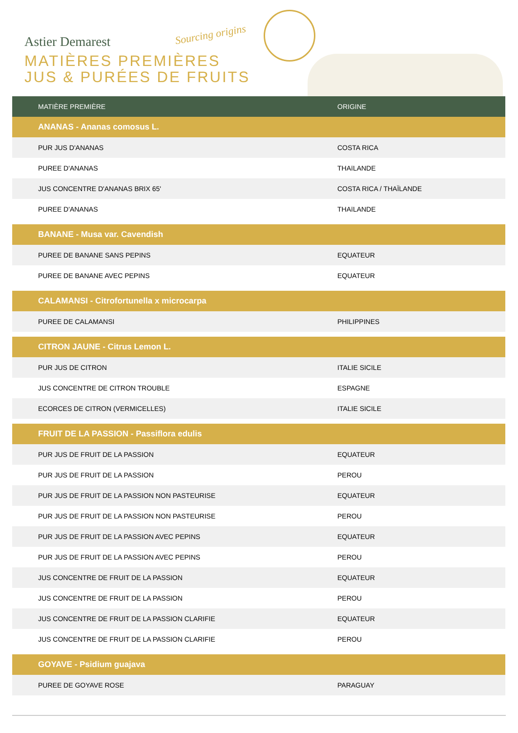Astier Demarest Sourcing origins
MATIÈRES PREMIÈRES
JUS & PURÉES DE FRUITS
| MATIÈRE PREMIÈRE | ORIGINE |
| --- | --- |
| ANANAS - Ananas comosus L. | |
| PUR JUS D'ANANAS | COSTA RICA |
| PUREE D'ANANAS | THAïLANDE |
| JUS CONCENTRE D'ANANAS BRIX 65' | COSTA RICA / THAÏLANDE |
| PUREE D'ANANAS | THAïLANDE |
| BANANE - Musa var. Cavendish | |
| PUREE DE BANANE SANS PEPINS | EQUATEUR |
| PUREE DE BANANE AVEC PEPINS | EQUATEUR |
| CALAMANSI - Citrofortunella x microcarpa | |
| PUREE DE CALAMANSI | PHILIPPINES |
| CITRON JAUNE - Citrus Lemon L. | |
| PUR JUS DE CITRON | ITALIE SICILE |
| JUS CONCENTRE DE CITRON TROUBLE | ESPAGNE |
| ECORCES DE CITRON (VERMICELLES) | ITALIE SICILE |
| FRUIT DE LA PASSION - Passiflora edulis | |
| PUR JUS DE FRUIT DE LA PASSION | EQUATEUR |
| PUR JUS DE FRUIT DE LA PASSION | PEROU |
| PUR JUS DE FRUIT DE LA PASSION NON PASTEURISE | EQUATEUR |
| PUR JUS DE FRUIT DE LA PASSION NON PASTEURISE | PEROU |
| PUR JUS DE FRUIT DE LA PASSION AVEC PEPINS | EQUATEUR |
| PUR JUS DE FRUIT DE LA PASSION AVEC PEPINS | PEROU |
| JUS CONCENTRE DE FRUIT DE LA PASSION | EQUATEUR |
| JUS CONCENTRE DE FRUIT DE LA PASSION | PEROU |
| JUS CONCENTRE DE FRUIT DE LA PASSION CLARIFIE | EQUATEUR |
| JUS CONCENTRE DE FRUIT DE LA PASSION CLARIFIE | PEROU |
| GOYAVE - Psidium guajava | |
| PUREE DE GOYAVE ROSE | PARAGUAY |